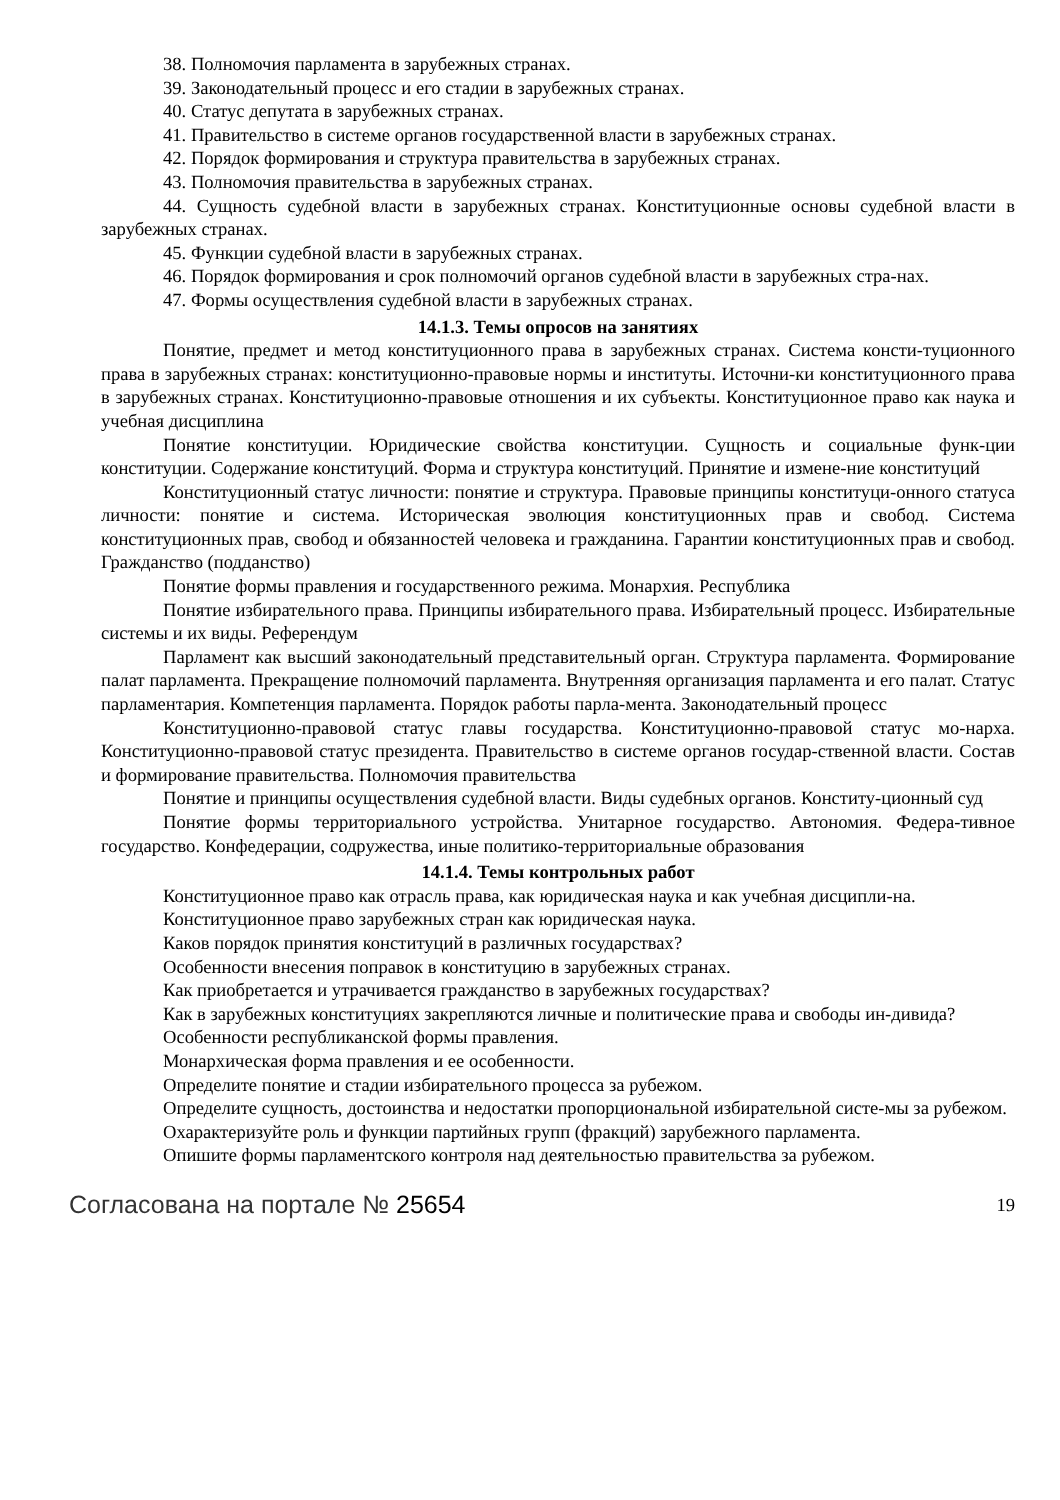38. Полномочия парламента в зарубежных странах.
39. Законодательный процесс и его стадии в зарубежных странах.
40. Статус депутата в зарубежных странах.
41. Правительство в системе органов государственной власти в зарубежных странах.
42. Порядок формирования и структура правительства в зарубежных странах.
43. Полномочия правительства в зарубежных странах.
44. Сущность судебной власти в зарубежных странах. Конституционные основы судебной власти в зарубежных странах.
45. Функции судебной власти в зарубежных странах.
46. Порядок формирования и срок полномочий органов судебной власти в зарубежных стра-нах.
47. Формы осуществления судебной власти в зарубежных странах.
14.1.3. Темы опросов на занятиях
Понятие, предмет и метод конституционного права в зарубежных странах. Система консти-туционного права в зарубежных странах: конституционно-правовые нормы и институты. Источни-ки конституционного права в зарубежных странах. Конституционно-правовые отношения и их субъекты. Конституционное право как наука и учебная дисциплина
Понятие конституции. Юридические свойства конституции. Сущность и социальные функ-ции конституции. Содержание конституций. Форма и структура конституций. Принятие и измене-ние конституций
Конституционный статус личности: понятие и структура. Правовые принципы конституци-онного статуса личности: понятие и система. Историческая эволюция конституционных прав и свобод. Система конституционных прав, свобод и обязанностей человека и гражданина. Гарантии конституционных прав и свобод. Гражданство (подданство)
Понятие формы правления и государственного режима. Монархия. Республика
Понятие избирательного права. Принципы избирательного права. Избирательный процесс. Избирательные системы и их виды. Референдум
Парламент как высший законодательный представительный орган. Структура парламента. Формирование палат парламента. Прекращение полномочий парламента. Внутренняя организация парламента и его палат. Статус парламентария. Компетенция парламента. Порядок работы парла-мента. Законодательный процесс
Конституционно-правовой статус главы государства. Конституционно-правовой статус мо-нарха. Конституционно-правовой статус президента. Правительство в системе органов государ-ственной власти. Состав и формирование правительства. Полномочия правительства
Понятие и принципы осуществления судебной власти. Виды судебных органов. Конститу-ционный суд
Понятие формы территориального устройства. Унитарное государство. Автономия. Федера-тивное государство. Конфедерации, содружества, иные политико-территориальные образования
14.1.4. Темы контрольных работ
Конституционное право как отрасль права, как юридическая наука и как учебная дисципли-на.
Конституционное право зарубежных стран как юридическая наука.
Каков порядок принятия конституций в различных государствах?
Особенности внесения поправок в конституцию в зарубежных странах.
Как приобретается и утрачивается гражданство в зарубежных государствах?
Как в зарубежных конституциях закрепляются личные и политические права и свободы ин-дивида?
Особенности республиканской формы правления.
Монархическая форма правления и ее особенности.
Определите понятие и стадии избирательного процесса за рубежом.
Определите сущность, достоинства и недостатки пропорциональной избирательной систе-мы за рубежом.
Охарактеризуйте роль и функции партийных групп (фракций) зарубежного парламента.
Опишите формы парламентского контроля над деятельностью правительства за рубежом.
Согласована на портале № 25654 19